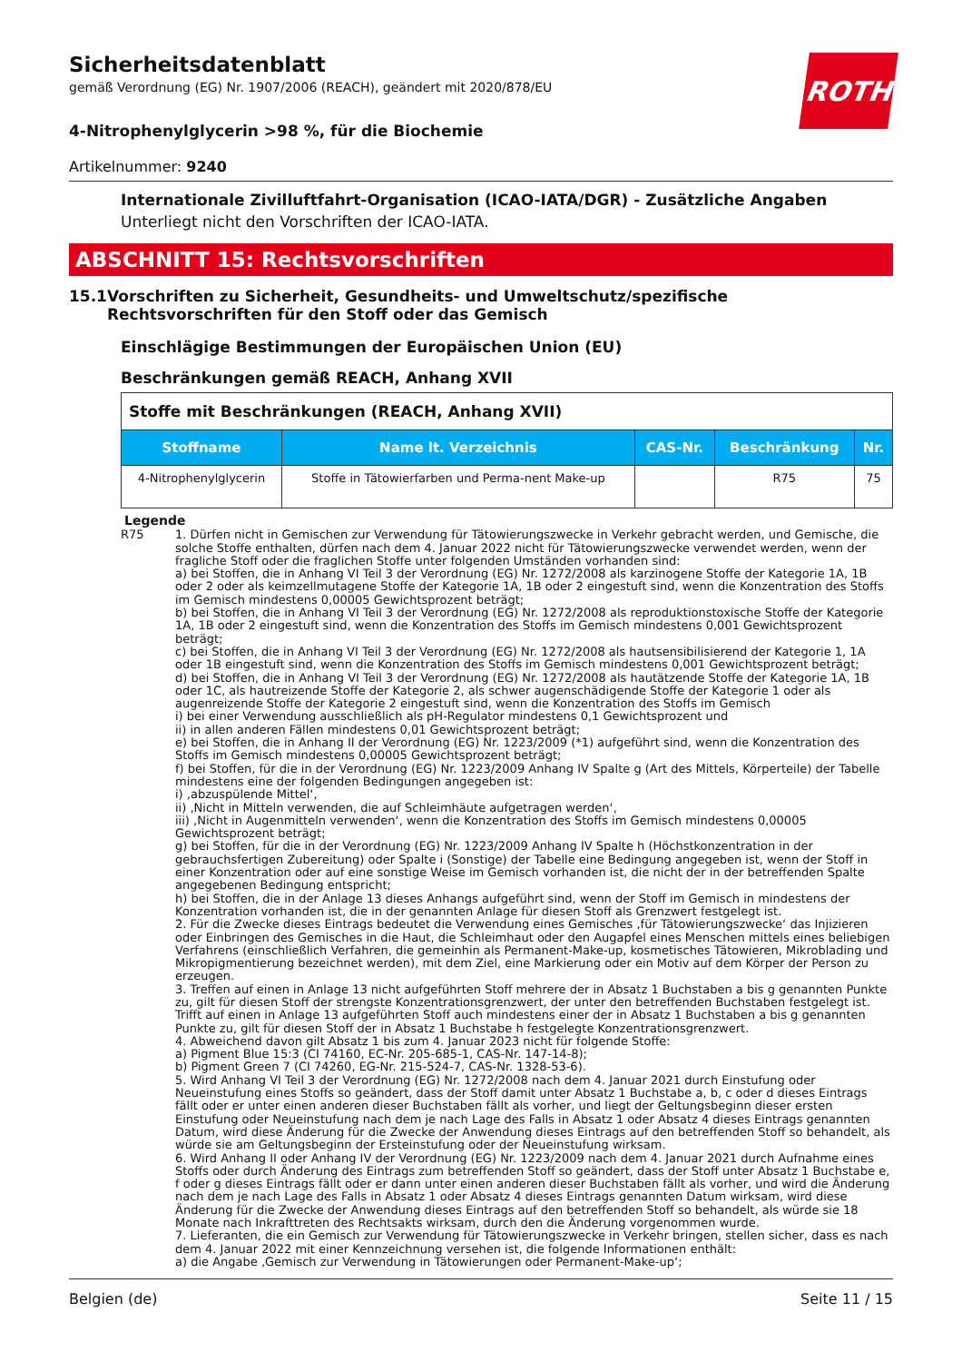ROTH
Sicherheitsdatenblatt
gemäß Verordnung (EG) Nr. 1907/2006 (REACH), geändert mit 2020/878/EU
4-Nitrophenylglycerin >98 %, für die Biochemie
Artikelnummer: 9240
Internationale Zivilluftfahrt-Organisation (ICAO-IATA/DGR) - Zusätzliche Angaben
Unterliegt nicht den Vorschriften der ICAO-IATA.
ABSCHNITT 15: Rechtsvorschriften
15.1 Vorschriften zu Sicherheit, Gesundheits- und Umweltschutz/spezifische Rechtsvorschriften für den Stoff oder das Gemisch
Einschlägige Bestimmungen der Europäischen Union (EU)
Beschränkungen gemäß REACH, Anhang XVII
| Stoffe mit Beschränkungen (REACH, Anhang XVII) | | | | |
| Stoffname | Name lt. Verzeichnis | CAS-Nr. | Beschränkung | Nr. |
| 4-Nitrophenylglycerin | Stoffe in Tätowierfarben und Perma-nent Make-up | | R75 | 75 |
Legende
R75 1. Dürfen nicht in Gemischen zur Verwendung für Tätowierungszwecke in Verkehr gebracht werden, und Gemische, die solche Stoffe enthalten, dürfen nach dem 4. Januar 2022 nicht für Tätowierungszwecke verwendet werden, wenn der fragliche Stoff oder die fraglichen Stoffe unter folgenden Umständen vorhanden sind:
a) bei Stoffen, die in Anhang VI Teil 3 der Verordnung (EG) Nr. 1272/2008 als karzinogene Stoffe der Kategorie 1A, 1B oder 2 oder als keimzellmutagene Stoffe der Kategorie 1A, 1B oder 2 eingestuft sind, wenn die Konzentration des Stoffs im Gemisch mindestens 0,00005 Gewichtsprozent beträgt;
b) bei Stoffen, die in Anhang VI Teil 3 der Verordnung (EG) Nr. 1272/2008 als reproduktionstoxische Stoffe der Kategorie 1A, 1B oder 2 eingestuft sind, wenn die Konzentration des Stoffs im Gemisch mindestens 0,001 Gewichtsprozent beträgt;
c) bei Stoffen, die in Anhang VI Teil 3 der Verordnung (EG) Nr. 1272/2008 als hautsensibilisierend der Kategorie 1, 1A oder 1B eingestuft sind, wenn die Konzentration des Stoffs im Gemisch mindestens 0,001 Gewichtsprozent beträgt;
d) bei Stoffen, die in Anhang VI Teil 3 der Verordnung (EG) Nr. 1272/2008 als hautätzende Stoffe der Kategorie 1A, 1B oder 1C, als hautreizende Stoffe der Kategorie 2, als schwer augenschädigende Stoffe der Kategorie 1 oder als augenreizende Stoffe der Kategorie 2 eingestuft sind, wenn die Konzentration des Stoffs im Gemisch
i) bei einer Verwendung ausschließlich als pH-Regulator mindestens 0,1 Gewichtsprozent und
ii) in allen anderen Fällen mindestens 0,01 Gewichtsprozent beträgt;
e) bei Stoffen, die in Anhang II der Verordnung (EG) Nr. 1223/2009 (*1) aufgeführt sind, wenn die Konzentration des Stoffs im Gemisch mindestens 0,00005 Gewichtsprozent beträgt;
f) bei Stoffen, für die in der Verordnung (EG) Nr. 1223/2009 Anhang IV Spalte g (Art des Mittels, Körperteile) der Tabelle mindestens eine der folgenden Bedingungen angegeben ist:
i) ‚abzuspülende Mittel‘,
ii) ‚Nicht in Mitteln verwenden, die auf Schleimhäute aufgetragen werden‘,
iii) ‚Nicht in Augenmitteln verwenden‘, wenn die Konzentration des Stoffs im Gemisch mindestens 0,00005 Gewichtsprozent beträgt;
g) bei Stoffen, für die in der Verordnung (EG) Nr. 1223/2009 Anhang IV Spalte h (Höchstkonzentration in der gebrauchsfertigen Zubereitung) oder Spalte i (Sonstige) der Tabelle eine Bedingung angegeben ist, wenn der Stoff in einer Konzentration oder auf eine sonstige Weise im Gemisch vorhanden ist, die nicht der in der betreffenden Spalte angegebenen Bedingung entspricht;
h) bei Stoffen, die in der Anlage 13 dieses Anhangs aufgeführt sind, wenn der Stoff im Gemisch in mindestens der Konzentration vorhanden ist, die in der genannten Anlage für diesen Stoff als Grenzwert festgelegt ist.
2. Für die Zwecke dieses Eintrags bedeutet die Verwendung eines Gemisches ‚für Tätowierungszwecke‘ das Injizieren oder Einbringen des Gemisches in die Haut, die Schleimhaut oder den Augapfel eines Menschen mittels eines beliebigen Verfahrens (einschließlich Verfahren, die gemeinhin als Permanent-Make-up, kosmetisches Tätowieren, Mikroblading und Mikropigmentierung bezeichnet werden), mit dem Ziel, eine Markierung oder ein Motiv auf dem Körper der Person zu erzeugen.
3. Treffen auf einen in Anlage 13 nicht aufgeführten Stoff mehrere der in Absatz 1 Buchstaben a bis g genannten Punkte zu, gilt für diesen Stoff der strengste Konzentrationsgrenzwert, der unter den betreffenden Buchstaben festgelegt ist. Trifft auf einen in Anlage 13 aufgeführten Stoff auch mindestens einer der in Absatz 1 Buchstaben a bis g genannten Punkte zu, gilt für diesen Stoff der in Absatz 1 Buchstabe h festgelegte Konzentrationsgrenzwert.
4. Abweichend davon gilt Absatz 1 bis zum 4. Januar 2023 nicht für folgende Stoffe:
a) Pigment Blue 15:3 (CI 74160, EC-Nr. 205-685-1, CAS-Nr. 147-14-8);
b) Pigment Green 7 (CI 74260, EG-Nr. 215-524-7, CAS-Nr. 1328-53-6).
5. Wird Anhang VI Teil 3 der Verordnung (EG) Nr. 1272/2008 nach dem 4. Januar 2021 durch Einstufung oder Neueinstufung eines Stoffs so geändert, dass der Stoff damit unter Absatz 1 Buchstabe a, b, c oder d dieses Eintrags fällt oder er unter einen anderen dieser Buchstaben fällt als vorher, und liegt der Geltungsbeginn dieser ersten Einstufung oder Neueinstufung nach dem je nach Lage des Falls in Absatz 1 oder Absatz 4 dieses Eintrags genannten Datum, wird diese Änderung für die Zwecke der Anwendung dieses Eintrags auf den betreffenden Stoff so behandelt, als würde sie am Geltungsbeginn der Ersteinstufung oder der Neueinstufung wirksam.
6. Wird Anhang II oder Anhang IV der Verordnung (EG) Nr. 1223/2009 nach dem 4. Januar 2021 durch Aufnahme eines Stoffs oder durch Änderung des Eintrags zum betreffenden Stoff so geändert, dass der Stoff unter Absatz 1 Buchstabe e, f oder g dieses Eintrags fällt oder er dann unter einen anderen dieser Buchstaben fällt als vorher, und wird die Änderung nach dem je nach Lage des Falls in Absatz 1 oder Absatz 4 dieses Eintrags genannten Datum wirksam, wird diese Änderung für die Zwecke der Anwendung dieses Eintrags auf den betreffenden Stoff so behandelt, als würde sie 18 Monate nach Inkrafttreten des Rechtsakts wirksam, durch den die Änderung vorgenommen wurde.
7. Lieferanten, die ein Gemisch zur Verwendung für Tätowierungszwecke in Verkehr bringen, stellen sicher, dass es nach dem 4. Januar 2022 mit einer Kennzeichnung versehen ist, die folgende Informationen enthält:
a) die Angabe ‚Gemisch zur Verwendung in Tätowierungen oder Permanent-Make-up‘;
Belgien (de) Seite 11 / 15